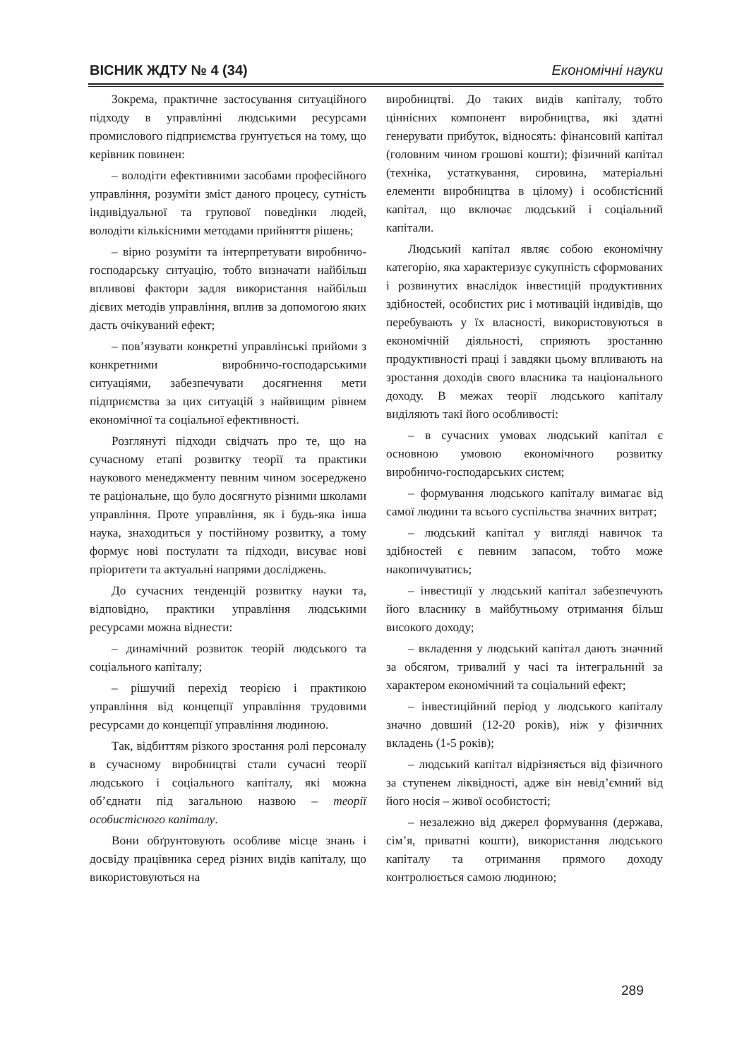ВІСНИК ЖДТУ № 4 (34) Економічні науки
Зокрема, практичне застосування ситуаційного підходу в управлінні людськими ресурсами промислового підприємства ґрунтується на тому, що керівник повинен:
– володіти ефективними засобами професійного управління, розуміти зміст даного процесу, сутність індивідуальної та групової поведінки людей, володіти кількісними методами прийняття рішень;
– вірно розуміти та інтерпретувати виробничо-господарську ситуацію, тобто визначати найбільш впливові фактори задля використання найбільш дієвих методів управління, вплив за допомогою яких дасть очікуваний ефект;
– пов’язувати конкретні управлінські прийоми з конкретними виробничо-господарськими ситуаціями, забезпечувати досягнення мети підприємства за цих ситуацій з найвищим рівнем економічної та соціальної ефективності.
Розглянуті підходи свідчать про те, що на сучасному етапі розвитку теорії та практики наукового менеджменту певним чином зосереджено те раціональне, що було досягнуто різними школами управління. Проте управління, як і будь-яка інша наука, знаходиться у постійному розвитку, а тому формує нові постулати та підходи, висуває нові пріоритети та актуальні напрями досліджень.
До сучасних тенденцій розвитку науки та, відповідно, практики управління людськими ресурсами можна віднести:
– динамічний розвиток теорій людського та соціального капіталу;
– рішучий перехід теорією і практикою управління від концепції управління трудовими ресурсами до концепції управління людиною.
Так, відбиттям різкого зростання ролі персоналу в сучасному виробництві стали сучасні теорії людського і соціального капіталу, які можна об’єднати під загальною назвою – теорії особистісного капіталу.
Вони обґрунтовують особливе місце знань і досвіду працівника серед різних видів капіталу, що використовуються на
виробництві. До таких видів капіталу, тобто ціннісних компонент виробництва, які здатні генерувати прибуток, відносять: фінансовий капітал (головним чином грошові кошти); фізичний капітал (техніка, устаткування, сировина, матеріальні елементи виробництва в цілому) і особистісний капітал, що включає людський і соціальний капітали.
Людський капітал являє собою економічну категорію, яка характеризує сукупність сформованих і розвинутих внаслідок інвестицій продуктивних здібностей, особистих рис і мотивацій індивідів, що перебувають у їх власності, використовуються в економічній діяльності, сприяють зростанню продуктивності праці і завдяки цьому впливають на зростання доходів свого власника та національного доходу. В межах теорії людського капіталу виділяють такі його особливості:
– в сучасних умовах людський капітал є основною умовою економічного розвитку виробничо-господарських систем;
– формування людського капіталу вимагає від самої людини та всього суспільства значних витрат;
– людський капітал у вигляді навичок та здібностей є певним запасом, тобто може накопичуватись;
– інвестиції у людський капітал забезпечують його власнику в майбутньому отримання більш високого доходу;
– вкладення у людський капітал дають значний за обсягом, тривалий у часі та інтегральний за характером економічний та соціальний ефект;
– інвестиційний період у людського капіталу значно довший (12-20 років), ніж у фізичних вкладень (1-5 років);
– людський капітал відрізняється від фізичного за ступенем ліквідності, адже він невід’ємний від його носія – живої особистості;
– незалежно від джерел формування (держава, сім’я, приватні кошти), використання людського капіталу та отримання прямого доходу контролюється самою людиною;
289